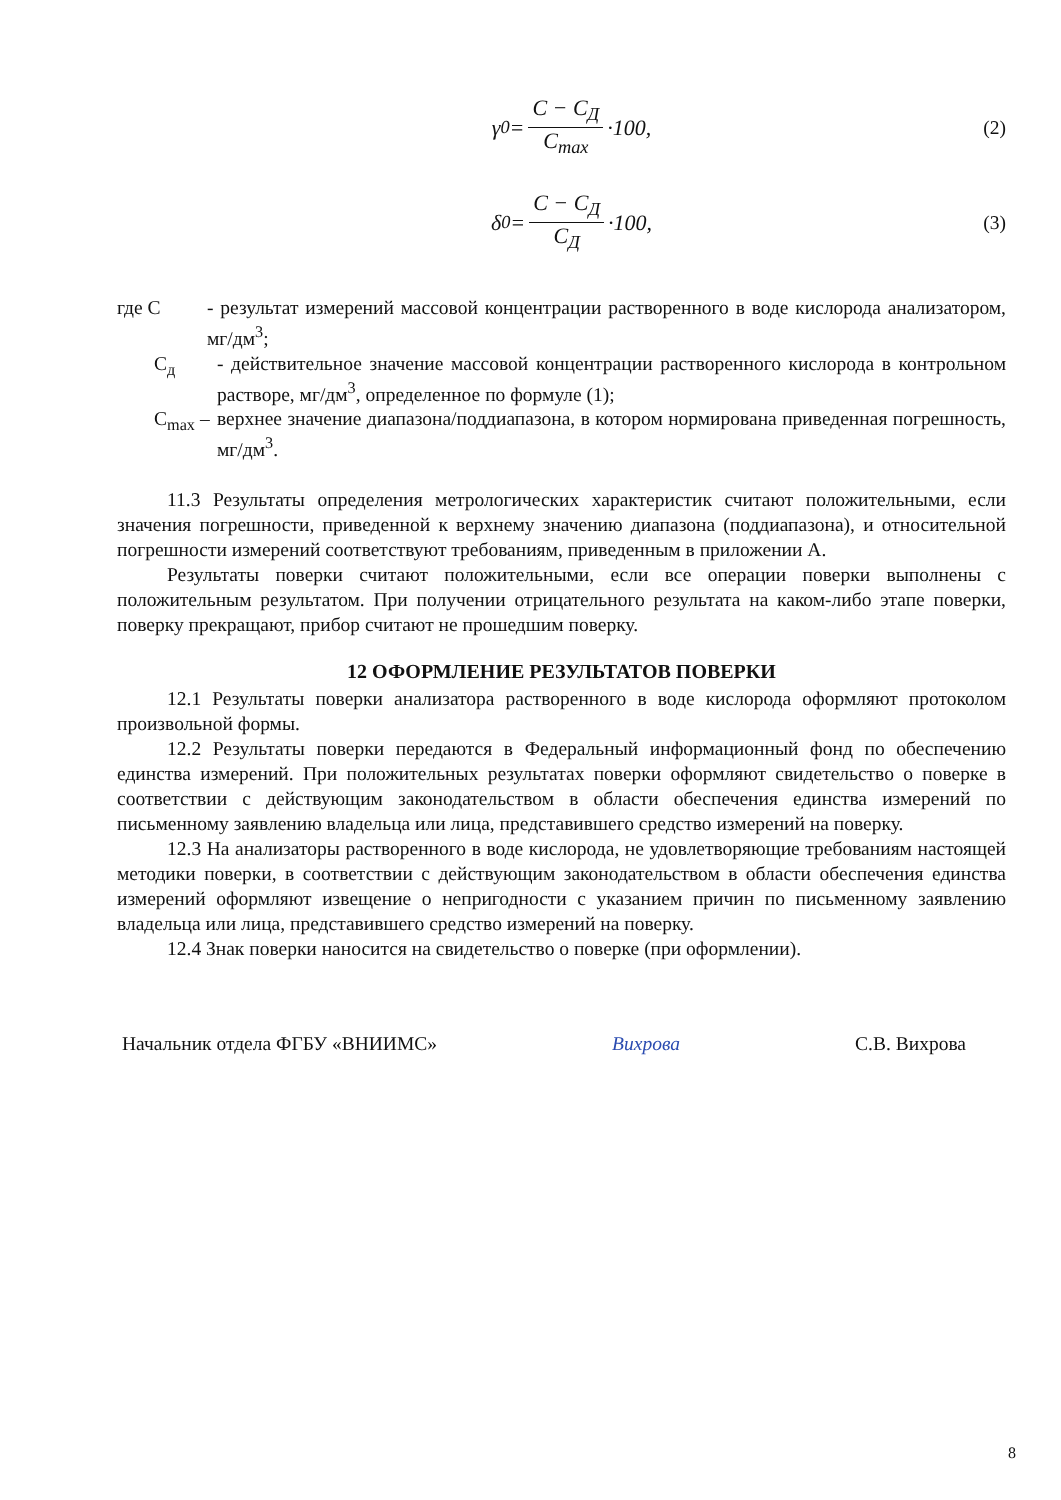γ<sub>0</sub> = C − C<sub>Д</sub> C<sub>max</sub> ·100, (2)
δ<sub>0</sub> = C − C<sub>Д</sub> C<sub>Д</sub> ·100, (3)
где С - результат измерений массовой концентрации растворенного в воде кислорода анализатором, мг/дм<sup>3</sup>;
С<sub>д</sub> - действительное значение массовой концентрации растворенного кислорода в контрольном растворе, мг/дм<sup>3</sup>, определенное по формуле (1);
С<sub>max</sub> –
верхнее значение диапазона/поддиапазона, в котором нормирована приведенная погрешность, мг/дм<sup>3</sup>.
11.3 Результаты определения метрологических характеристик считают положительными, если значения погрешности, приведенной к верхнему значению диапазона (поддиапазона), и относительной погрешности измерений соответствуют требованиям, приведенным в приложении А.
Результаты поверки считают положительными, если все операции поверки выполнены с положительным результатом. При получении отрицательного результата на каком-либо этапе поверки, поверку прекращают, прибор считают не прошедшим поверку.
12 ОФОРМЛЕНИЕ РЕЗУЛЬТАТОВ ПОВЕРКИ
12.1 Результаты поверки анализатора растворенного в воде кислорода оформляют протоколом произвольной формы.
12.2 Результаты поверки передаются в Федеральный информационный фонд по обеспечению единства измерений. При положительных результатах поверки оформляют свидетельство о поверке в соответствии с действующим законодательством в области обеспечения единства измерений по письменному заявлению владельца или лица, представившего средство измерений на поверку.
12.3 На анализаторы растворенного в воде кислорода, не удовлетворяющие требованиям настоящей методики поверки, в соответствии с действующим законодательством в области обеспечения единства измерений оформляют извещение о непригодности с указанием причин по письменному заявлению владельца или лица, представившего средство измерений на поверку.
12.4 Знак поверки наносится на свидетельство о поверке (при оформлении).
Начальник отдела ФГБУ «ВНИИМС» Вихрова С.В. Вихрова
8